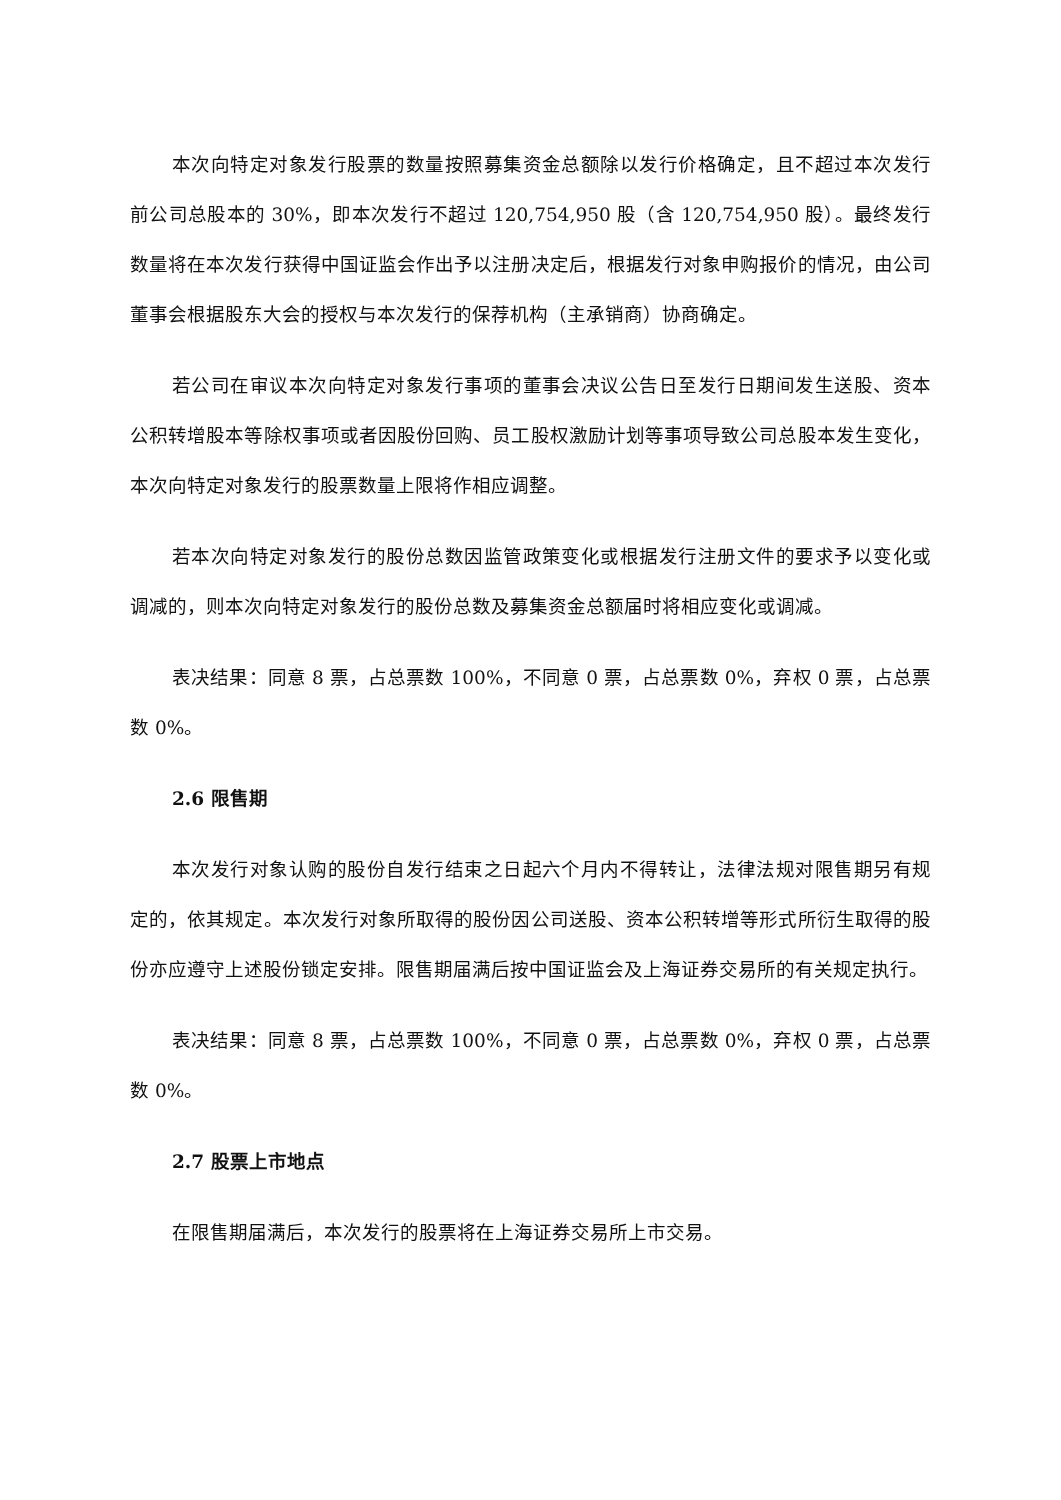本次向特定对象发行股票的数量按照募集资金总额除以发行价格确定，且不超过本次发行前公司总股本的 30%，即本次发行不超过 120,754,950 股（含 120,754,950 股）。最终发行数量将在本次发行获得中国证监会作出予以注册决定后，根据发行对象申购报价的情况，由公司董事会根据股东大会的授权与本次发行的保荐机构（主承销商）协商确定。
若公司在审议本次向特定对象发行事项的董事会决议公告日至发行日期间发生送股、资本公积转增股本等除权事项或者因股份回购、员工股权激励计划等事项导致公司总股本发生变化，本次向特定对象发行的股票数量上限将作相应调整。
若本次向特定对象发行的股份总数因监管政策变化或根据发行注册文件的要求予以变化或调减的，则本次向特定对象发行的股份总数及募集资金总额届时将相应变化或调减。
表决结果：同意 8 票，占总票数 100%，不同意 0 票，占总票数 0%，弃权 0 票，占总票数 0%。
2.6 限售期
本次发行对象认购的股份自发行结束之日起六个月内不得转让，法律法规对限售期另有规定的，依其规定。本次发行对象所取得的股份因公司送股、资本公积转增等形式所衍生取得的股份亦应遵守上述股份锁定安排。限售期届满后按中国证监会及上海证券交易所的有关规定执行。
表决结果：同意 8 票，占总票数 100%，不同意 0 票，占总票数 0%，弃权 0 票，占总票数 0%。
2.7 股票上市地点
在限售期届满后，本次发行的股票将在上海证券交易所上市交易。